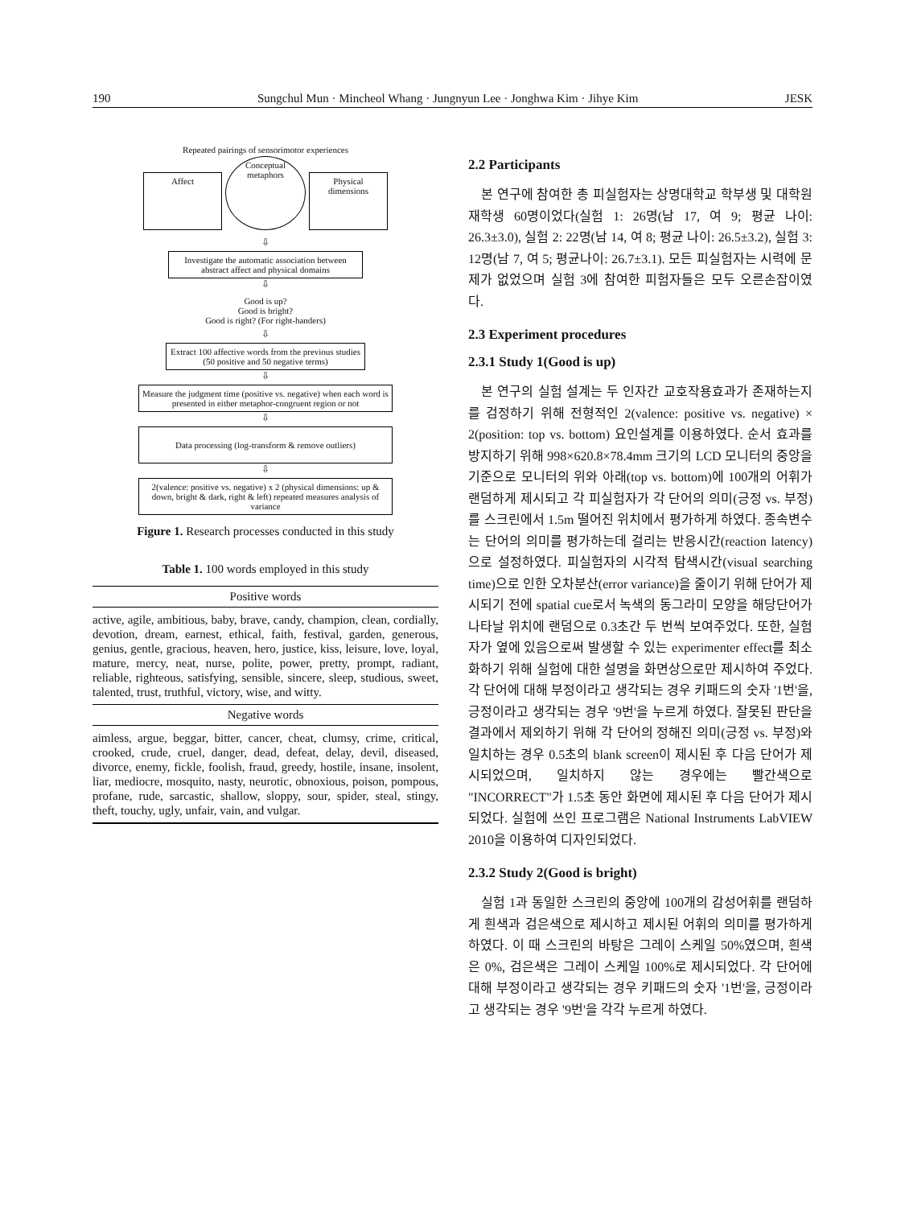190 Sungchul Mun · Mincheol Whang · Jungnyun Lee · Jonghwa Kim · Jihye Kim JESK
Repeated pairings of sensorimotor experiences
Affect
Conceptual metaphors
Physical dimensions
⇩
Investigate the automatic association between abstract affect and physical domains
⇩
Good is up?
Good is bright?
Good is right? (For right-handers)
⇩
Extract 100 affective words from the previous studies (50 positive and 50 negative terms)
⇩
Measure the judgment time (positive vs. negative) when each word is presented in either metaphor-congruent region or not
⇩
Data processing (log-transform & remove outliers)
⇩
2(valence: positive vs. negative) x 2 (physical dimensions: up & down, bright & dark, right & left) repeated measures analysis of variance
Figure 1. Research processes conducted in this study
Table 1. 100 words employed in this study
| Positive words |
| --- |
| active, agile, ambitious, baby, brave, candy, champion, clean, cordially, devotion, dream, earnest, ethical, faith, festival, garden, generous, genius, gentle, gracious, heaven, hero, justice, kiss, leisure, love, loyal, mature, mercy, neat, nurse, polite, power, pretty, prompt, radiant, reliable, righteous, satisfying, sensible, sincere, sleep, studious, sweet, talented, trust, truthful, victory, wise, and witty. |
| Negative words |
| aimless, argue, beggar, bitter, cancer, cheat, clumsy, crime, critical, crooked, crude, cruel, danger, dead, defeat, delay, devil, diseased, divorce, enemy, fickle, foolish, fraud, greedy, hostile, insane, insolent, liar, mediocre, mosquito, nasty, neurotic, obnoxious, poison, pompous, profane, rude, sarcastic, shallow, sloppy, sour, spider, steal, stingy, theft, touchy, ugly, unfair, vain, and vulgar. |
2.2 Participants
본 연구에 참여한 총 피실험자는 상명대학교 학부생 및 대학원 재학생 60명이었다(실험 1: 26명(남 17, 여 9; 평균 나이: 26.3±3.0), 실험 2: 22명(남 14, 여 8; 평균 나이: 26.5±3.2), 실험 3: 12명(남 7, 여 5; 평균나이: 26.7±3.1). 모든 피실험자는 시력에 문제가 없었으며 실험 3에 참여한 피험자들은 모두 오른손잡이였다.
2.3 Experiment procedures
2.3.1 Study 1(Good is up)
본 연구의 실험 설계는 두 인자간 교호작용효과가 존재하는지를 검정하기 위해 전형적인 2(valence: positive vs. negative) × 2(position: top vs. bottom) 요인설계를 이용하였다. 순서 효과를 방지하기 위해 998×620.8×78.4mm 크기의 LCD 모니터의 중앙을 기준으로 모니터의 위와 아래(top vs. bottom)에 100개의 어휘가 랜덤하게 제시되고 각 피실험자가 각 단어의 의미(긍정 vs. 부정)를 스크린에서 1.5m 떨어진 위치에서 평가하게 하였다. 종속변수는 단어의 의미를 평가하는데 걸리는 반응시간(reaction latency)으로 설정하였다. 피실험자의 시각적 탐색시간(visual searching time)으로 인한 오차분산(error variance)을 줄이기 위해 단어가 제시되기 전에 spatial cue로서 녹색의 동그라미 모양을 해당단어가 나타날 위치에 랜덤으로 0.3초간 두 번씩 보여주었다. 또한, 실험자가 옆에 있음으로써 발생할 수 있는 experimenter effect를 최소화하기 위해 실험에 대한 설명을 화면상으로만 제시하여 주었다. 각 단어에 대해 부정이라고 생각되는 경우 키패드의 숫자 '1번'을, 긍정이라고 생각되는 경우 '9번'을 누르게 하였다. 잘못된 판단을 결과에서 제외하기 위해 각 단어의 정해진 의미(긍정 vs. 부정)와 일치하는 경우 0.5초의 blank screen이 제시된 후 다음 단어가 제시되었으며, 일치하지 않는 경우에는 빨간색으로 "INCORRECT"가 1.5초 동안 화면에 제시된 후 다음 단어가 제시되었다. 실험에 쓰인 프로그램은 National Instruments LabVIEW 2010을 이용하여 디자인되었다.
2.3.2 Study 2(Good is bright)
실험 1과 동일한 스크린의 중앙에 100개의 감성어휘를 랜덤하게 흰색과 검은색으로 제시하고 제시된 어휘의 의미를 평가하게 하였다. 이 때 스크린의 바탕은 그레이 스케일 50%였으며, 흰색은 0%, 검은색은 그레이 스케일 100%로 제시되었다. 각 단어에 대해 부정이라고 생각되는 경우 키패드의 숫자 '1번'을, 긍정이라고 생각되는 경우 '9번'을 각각 누르게 하였다.